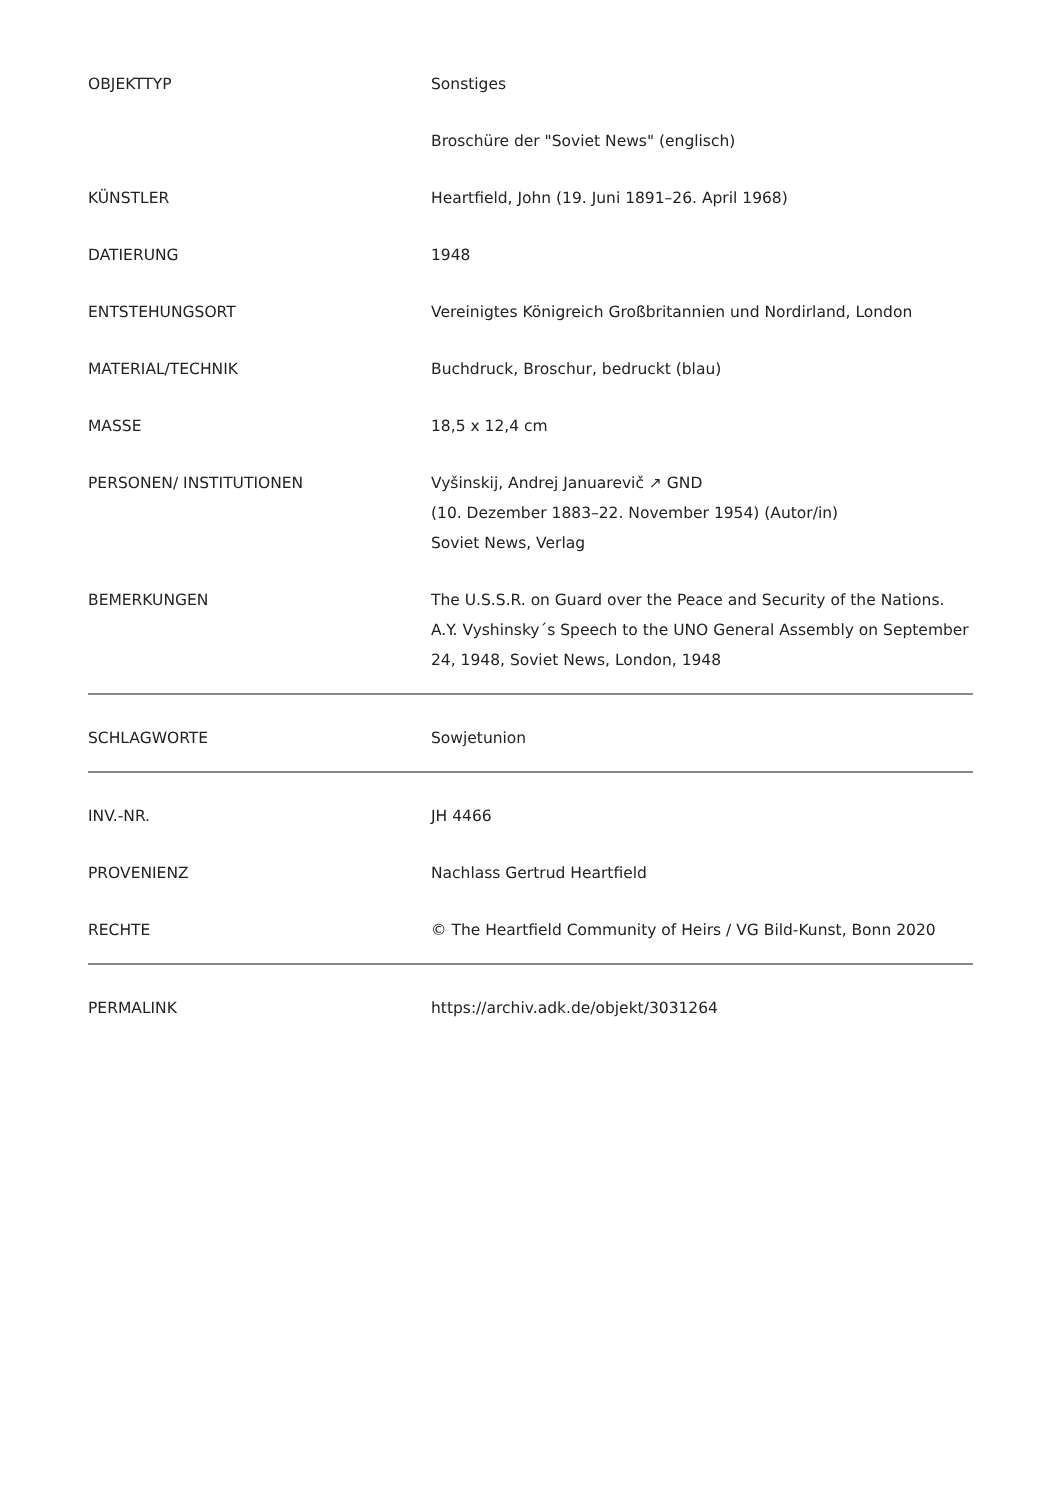| OBJEKTTYP | Sonstiges |
| | Broschüre der "Soviet News" (englisch) |
| KÜNSTLER | Heartfield, John (19. Juni 1891–26. April 1968) |
| DATIERUNG | 1948 |
| ENTSTEHUNGSORT | Vereinigtes Königreich Großbritannien und Nordirland, London |
| MATERIAL/TECHNIK | Buchdruck, Broschur, bedruckt (blau) |
| MASSE | 18,5 x 12,4 cm |
| PERSONEN/ INSTITUTIONEN | Vyšinskij, Andrej Januar​evič ↗ GND (10. Dezember 1883–22. November 1954) (Autor/in) Soviet News, Verlag |
| BEMERKUNGEN | The U.S.S.R. on Guard over the Peace and Security of the Nations. A.Y. Vyshinsky´s Speech to the UNO General Assembly on September 24, 1948, Soviet News, London, 1948 |
| SCHLAGWORTE | Sowjetunion |
| INV.-NR. | JH 4466 |
| PROVENIENZ | Nachlass Gertrud Heartfield |
| RECHTE | © The Heartfield Community of Heirs / VG Bild-Kunst, Bonn 2020 |
| PERMALINK | https://archiv.adk.de/objekt/3031264 |